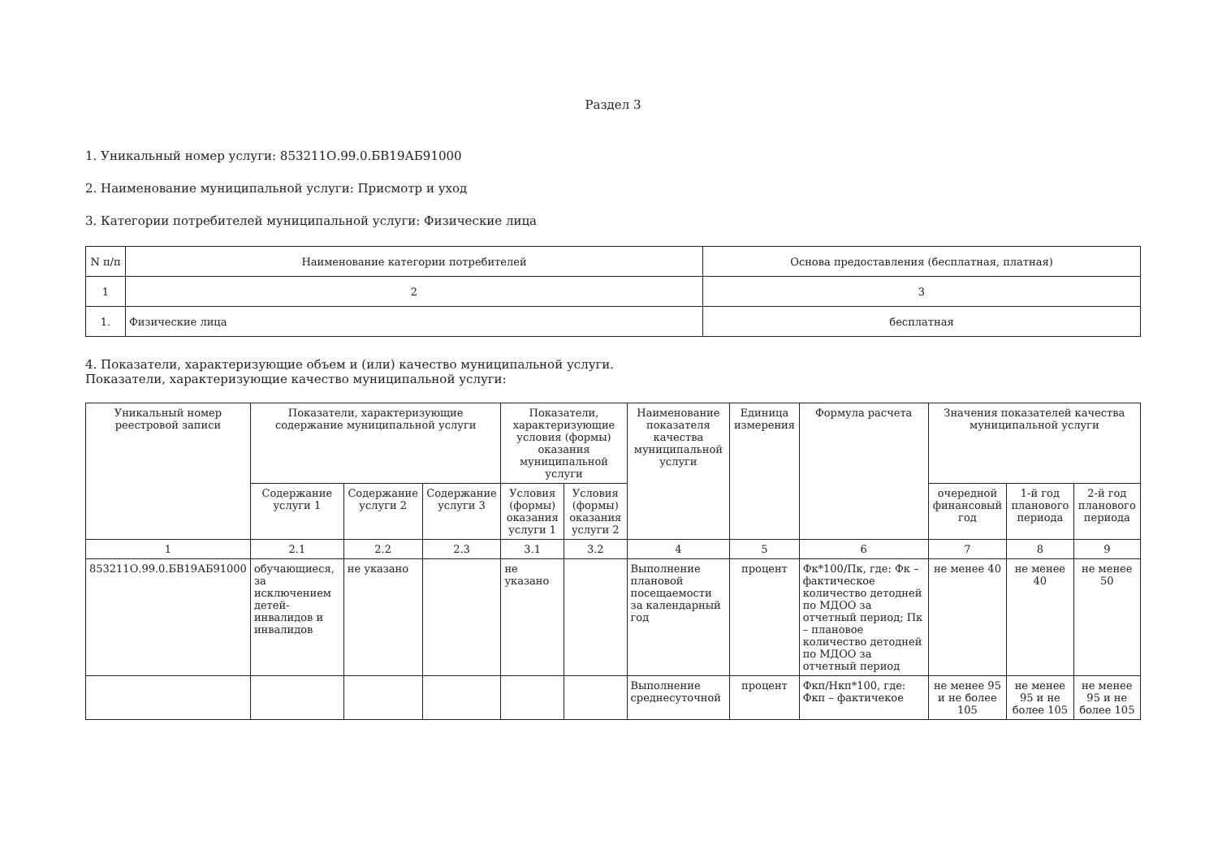Раздел 3
1. Уникальный номер услуги: 853211О.99.0.БВ19АБ91000
2. Наименование муниципальной услуги: Присмотр и уход
3. Категории потребителей муниципальной услуги: Физические лица
| N п/п | Наименование категории потребителей | Основа предоставления (бесплатная, платная) |
| --- | --- | --- |
| 1 | 2 | 3 |
| 1. | Физические лица | бесплатная |
4. Показатели, характеризующие объем и (или) качество муниципальной услуги.
Показатели, характеризующие качество муниципальной услуги:
| Уникальный номер реестровой записи | Показатели, характеризующие содержание муниципальной услуги | | | Показатели, характеризующие условия (формы) оказания муниципальной услуги | | Наименование показателя качества муниципальной услуги | Единица измерения | Формула расчета | Значения показателей качества муниципальной услуги | | |
| --- | --- | --- | --- | --- | --- | --- | --- | --- | --- | --- | --- |
| | Содержание услуги 1 | Содержание услуги 2 | Содержание услуги 3 | Условия (формы) оказания услуги 1 | Условия (формы) оказания услуги 2 | | | | очередной финансовый год | 1-й год планового периода | 2-й год планового периода |
| 1 | 2.1 | 2.2 | 2.3 | 3.1 | 3.2 | 4 | 5 | 6 | 7 | 8 | 9 |
| 853211О.99.0.БВ19АБ91000 | обучающиеся, за исключением детей-инвалидов и инвалидов | не указано | | не указано | | Выполнение плановой посещаемости за календарный год | процент | Фк*100/Пк, где: Фк – фактическое количество детодней по МДОО за отчетный период; Пк – плановое количество детодней по МДОО за отчетный период | не менее 40 | не менее 40 | не менее 50 |
| | | | | | | Выполнение среднесуточной | процент | Фкп/Нкп*100, где: Фкп – фактичекое | не менее 95 и не более 105 | не менее 95 и не более 105 | не менее 95 и не более 105 |